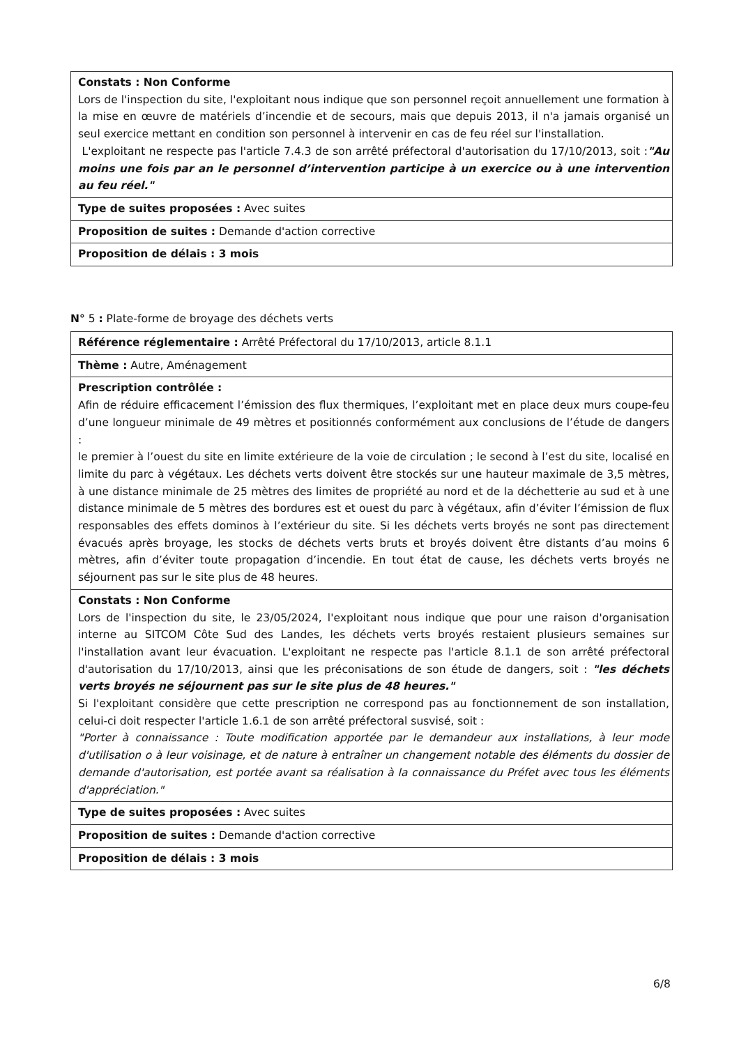| Constats : Non Conforme Lors de l'inspection du site, l'exploitant nous indique que son personnel reçoit annuellement une formation à la mise en œuvre de matériels d’incendie et de secours, mais que depuis 2013, il n'a jamais organisé un seul exercice mettant en condition son personnel à intervenir en cas de feu réel sur l'installation. L'exploitant ne respecte pas l'article 7.4.3 de son arrêté préfectoral d'autorisation du 17/10/2013, soit : "Au moins une fois par an le personnel d’intervention participe à un exercice ou à une intervention au feu réel." |
| Type de suites proposées : Avec suites |
| Proposition de suites : Demande d'action corrective |
| Proposition de délais : 3 mois |
N° 5 : Plate-forme de broyage des déchets verts
| Référence réglementaire : Arrêté Préfectoral du 17/10/2013, article 8.1.1 |
| Thème : Autre, Aménagement |
| Prescription contrôlée : Afin de réduire efficacement l’émission des flux thermiques, l’exploitant met en place deux murs coupe-feu d’une longueur minimale de 49 mètres et positionnés conformément aux conclusions de l’étude de dangers : le premier à l’ouest du site en limite extérieure de la voie de circulation ; le second à l’est du site, localisé en limite du parc à végétaux. Les déchets verts doivent être stockés sur une hauteur maximale de 3,5 mètres, à une distance minimale de 25 mètres des limites de propriété au nord et de la déchetterie au sud et à une distance minimale de 5 mètres des bordures est et ouest du parc à végétaux, afin d’éviter l’émission de flux responsables des effets dominos à l’extérieur du site. Si les déchets verts broyés ne sont pas directement évacués après broyage, les stocks de déchets verts bruts et broyés doivent être distants d’au moins 6 mètres, afin d’éviter toute propagation d’incendie. En tout état de cause, les déchets verts broyés ne séjournent pas sur le site plus de 48 heures. |
| Constats : Non Conforme Lors de l'inspection du site, le 23/05/2024, l'exploitant nous indique que pour une raison d'organisation interne au SITCOM Côte Sud des Landes, les déchets verts broyés restaient plusieurs semaines sur l'installation avant leur évacuation. L'exploitant ne respecte pas l'article 8.1.1 de son arrêté préfectoral d'autorisation du 17/10/2013, ainsi que les préconisations de son étude de dangers, soit : "les déchets verts broyés ne séjournent pas sur le site plus de 48 heures." Si l'exploitant considère que cette prescription ne correspond pas au fonctionnement de son installation, celui-ci doit respecter l'article 1.6.1 de son arrêté préfectoral susvisé, soit : "Porter à connaissance : Toute modification apportée par le demandeur aux installations, à leur mode d'utilisation o à leur voisinage, et de nature à entraîner un changement notable des éléments du dossier de demande d'autorisation, est portée avant sa réalisation à la connaissance du Préfet avec tous les éléments d'appréciation." |
| Type de suites proposées : Avec suites |
| Proposition de suites : Demande d'action corrective |
| Proposition de délais : 3 mois |
6/8